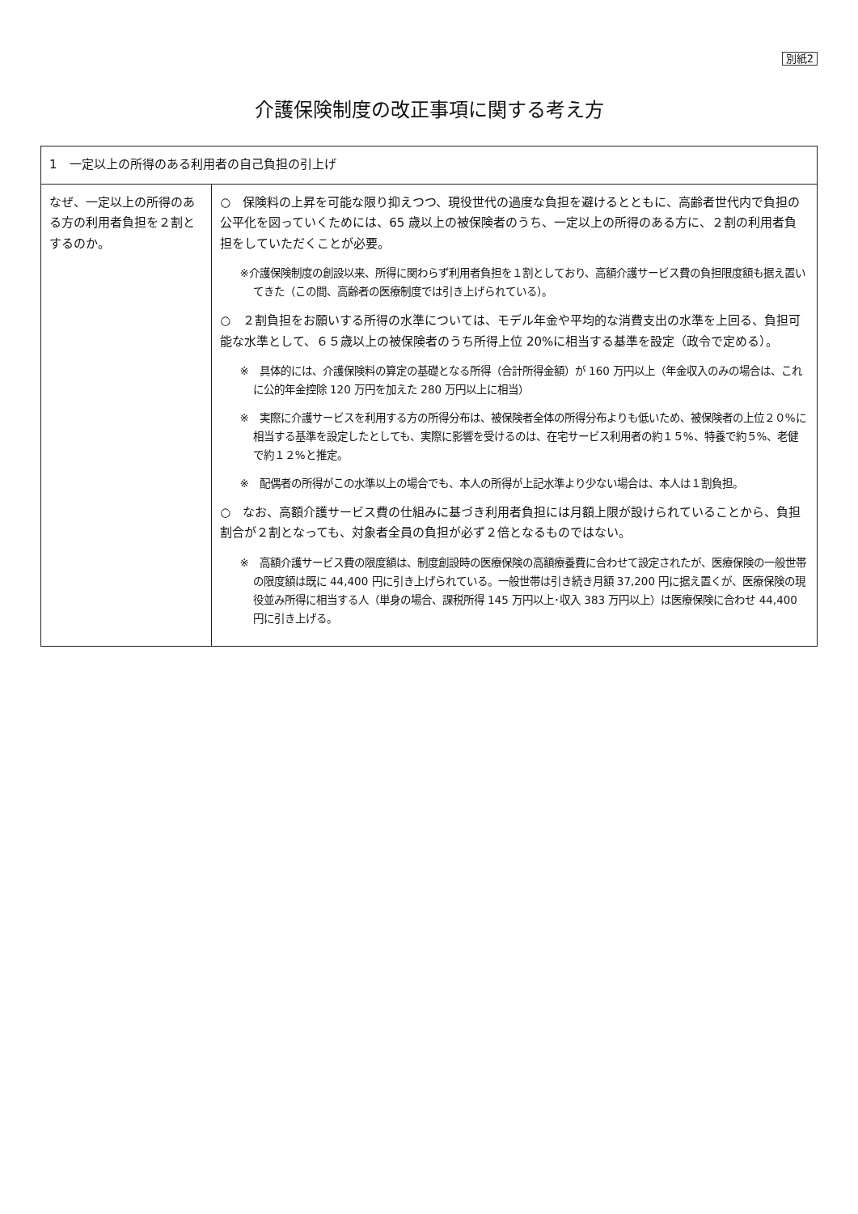別紙2
介護保険制度の改正事項に関する考え方
| 1 一定以上の所得のある利用者の自己負担の引上げ | |
| --- | --- |
| なぜ、一定以上の所得のある方の利用者負担を２割とするのか。 | ○ 保険料の上昇を可能な限り抑えつつ、現役世代の過度な負担を避けるとともに、高齢者世代内で負担の公平化を図っていくためには、65 歳以上の被保険者のうち、一定以上の所得のある方に、２割の利用者負担をしていただくことが必要。 ※介護保険制度の創設以来、所得に関わらず利用者負担を１割としており、高額介護サービス費の負担限度額も据え置いてきた（この間、高齢者の医療制度では引き上げられている）。 ○ ２割負担をお願いする所得の水準については、モデル年金や平均的な消費支出の水準を上回る、負担可能な水準として、６５歳以上の被保険者のうち所得上位 20%に相当する基準を設定（政令で定める）。 ※ 具体的には、介護保険料の算定の基礎となる所得（合計所得金額）が 160 万円以上（年金収入のみの場合は、これに公的年金控除 120 万円を加えた 280 万円以上に相当） ※ 実際に介護サービスを利用する方の所得分布は、被保険者全体の所得分布よりも低いため、被保険者の上位２０%に相当する基準を設定したとしても、実際に影響を受けるのは、在宅サービス利用者の約１５%、特養で約５%、老健で約１２%と推定。 ※ 配偶者の所得がこの水準以上の場合でも、本人の所得が上記水準より少ない場合は、本人は１割負担。 ○ なお、高額介護サービス費の仕組みに基づき利用者負担には月額上限が設けられていることから、負担割合が２割となっても、対象者全員の負担が必ず２倍となるものではない。 ※ 高額介護サービス費の限度額は、制度創設時の医療保険の高額療養費に合わせて設定されたが、医療保険の一般世帯の限度額は既に 44,400 円に引き上げられている。一般世帯は引き続き月額 37,200 円に据え置くが、医療保険の現役並み所得に相当する人（単身の場合、課税所得 145 万円以上･収入 383 万円以上）は医療保険に合わせ 44,400 円に引き上げる。 |